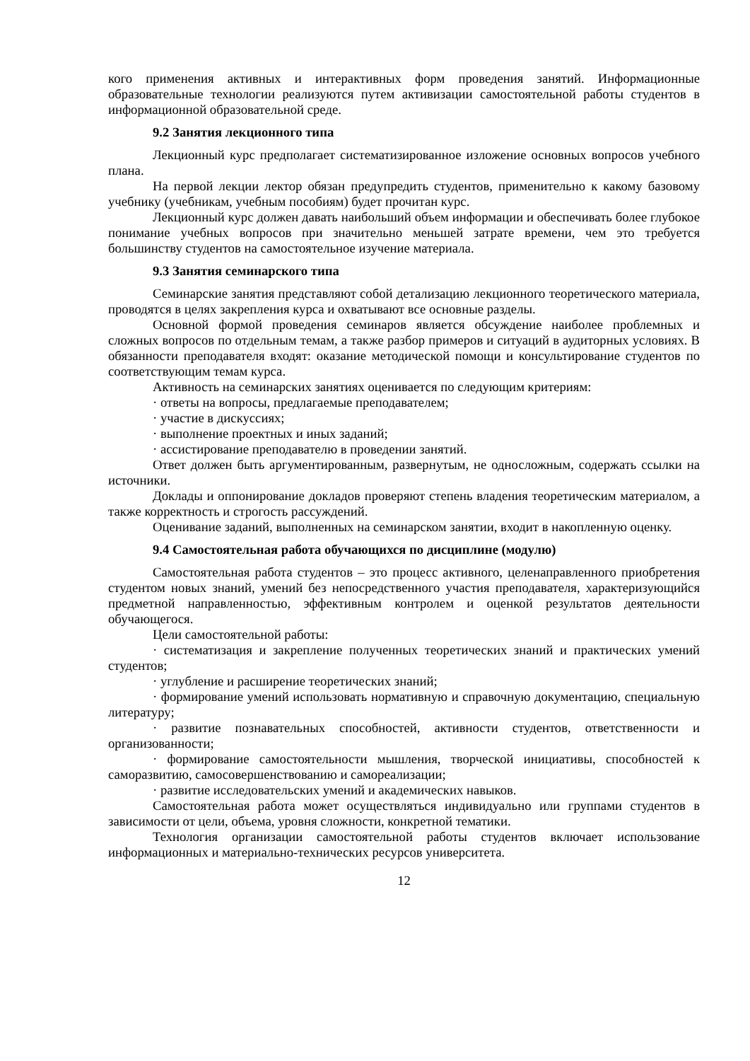кого применения активных и интерактивных форм проведения занятий. Информационные образовательные технологии реализуются путем активизации самостоятельной работы студентов в информационной образовательной среде.
9.2 Занятия лекционного типа
Лекционный курс предполагает систематизированное изложение основных вопросов учебного плана.
На первой лекции лектор обязан предупредить студентов, применительно к какому базовому учебнику (учебникам, учебным пособиям) будет прочитан курс.
Лекционный курс должен давать наибольший объем информации и обеспечивать более глубокое понимание учебных вопросов при значительно меньшей затрате времени, чем это требуется большинству студентов на самостоятельное изучение материала.
9.3 Занятия семинарского типа
Семинарские занятия представляют собой детализацию лекционного теоретического материала, проводятся в целях закрепления курса и охватывают все основные разделы.
Основной формой проведения семинаров является обсуждение наиболее проблемных и сложных вопросов по отдельным темам, а также разбор примеров и ситуаций в аудиторных условиях. В обязанности преподавателя входят: оказание методической помощи и консультирование студентов по соответствующим темам курса.
Активность на семинарских занятиях оценивается по следующим критериям:
· ответы на вопросы, предлагаемые преподавателем;
· участие в дискуссиях;
· выполнение проектных и иных заданий;
· ассистирование преподавателю в проведении занятий.
Ответ должен быть аргументированным, развернутым, не односложным, содержать ссылки на источники.
Доклады и оппонирование докладов проверяют степень владения теоретическим материалом, а также корректность и строгость рассуждений.
Оценивание заданий, выполненных на семинарском занятии, входит в накопленную оценку.
9.4 Самостоятельная работа обучающихся по дисциплине (модулю)
Самостоятельная работа студентов – это процесс активного, целенаправленного приобретения студентом новых знаний, умений без непосредственного участия преподавателя, характеризующийся предметной направленностью, эффективным контролем и оценкой результатов деятельности обучающегося.
Цели самостоятельной работы:
· систематизация и закрепление полученных теоретических знаний и практических умений студентов;
· углубление и расширение теоретических знаний;
· формирование умений использовать нормативную и справочную документацию, специальную литературу;
· развитие познавательных способностей, активности студентов, ответственности и организованности;
· формирование самостоятельности мышления, творческой инициативы, способностей к саморазвитию, самосовершенствованию и самореализации;
· развитие исследовательских умений и академических навыков.
Самостоятельная работа может осуществляться индивидуально или группами студентов в зависимости от цели, объема, уровня сложности, конкретной тематики.
Технология организации самостоятельной работы студентов включает использование информационных и материально-технических ресурсов университета.
12